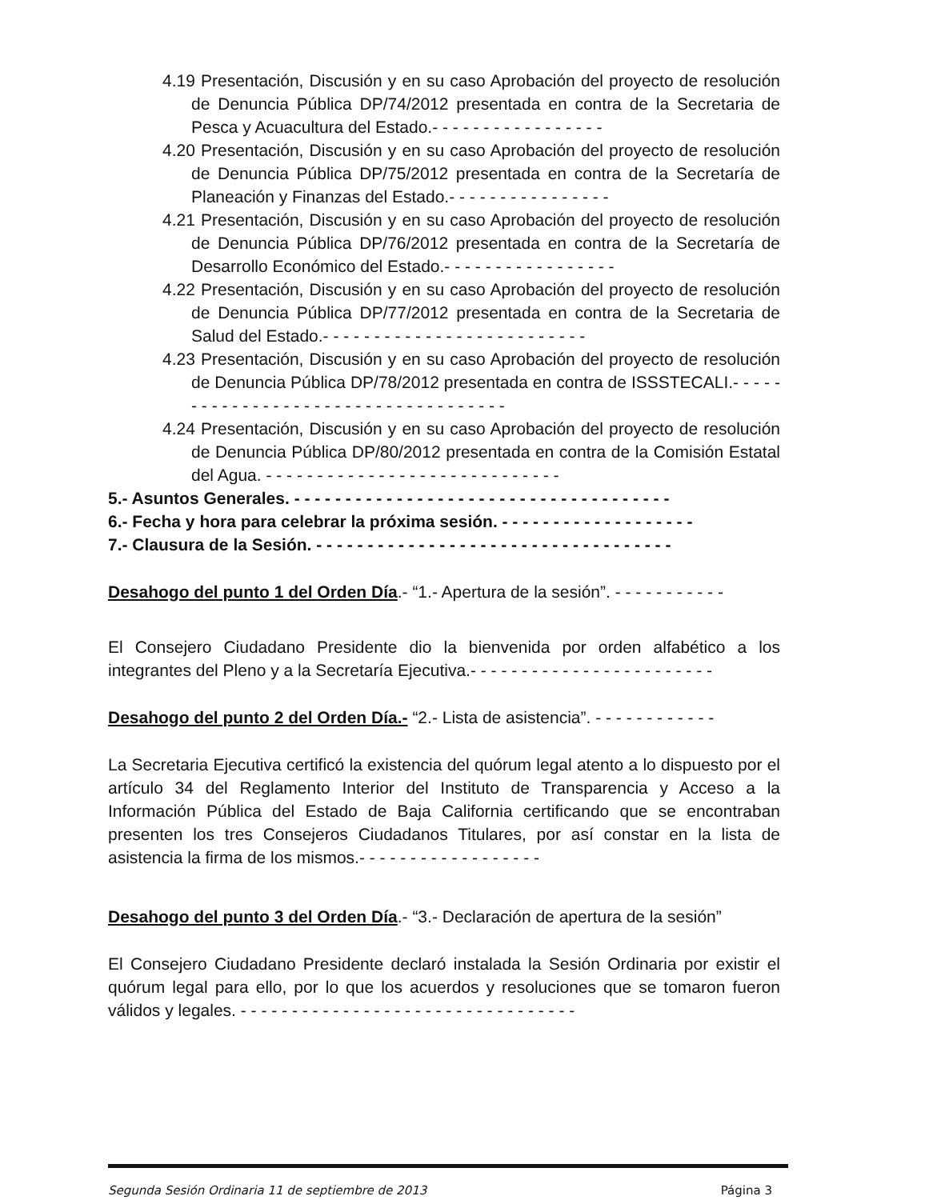4.19 Presentación, Discusión y en su caso Aprobación del proyecto de resolución de Denuncia Pública DP/74/2012 presentada en contra de la Secretaria de Pesca y Acuacultura del Estado.- - - - - - - - - - - - - - - - -
4.20 Presentación, Discusión y en su caso Aprobación del proyecto de resolución de Denuncia Pública DP/75/2012 presentada en contra de la Secretaría de Planeación y Finanzas del Estado.- - - - - - - - - - - - - - - -
4.21 Presentación, Discusión y en su caso Aprobación del proyecto de resolución de Denuncia Pública DP/76/2012 presentada en contra de la Secretaría de Desarrollo Económico del Estado.- - - - - - - - - - - - - - - - -
4.22 Presentación, Discusión y en su caso Aprobación del proyecto de resolución de Denuncia Pública DP/77/2012 presentada en contra de la Secretaria de Salud del Estado.- - - - - - - - - - - - - - - - - - - - - - - - - -
4.23 Presentación, Discusión y en su caso Aprobación del proyecto de resolución de Denuncia Pública DP/78/2012 presentada en contra de ISSSTECALI.- - - - - - - - - - - - - - - - - - - - - - - - - - - - - - - - - - - -
4.24 Presentación, Discusión y en su caso Aprobación del proyecto de resolución de Denuncia Pública DP/80/2012 presentada en contra de la Comisión Estatal del Agua. - - - - - - - - - - - - - - - - - - - - - - - - - - - - -
5.- Asuntos Generales. - - - - - - - - - - - - - - - - - - - - - - - - - - - - - - - - - - - - -
6.- Fecha y hora para celebrar la próxima sesión. - - - - - - - - - - - - - - - - - - -
7.- Clausura de la Sesión. - - - - - - - - - - - - - - - - - - - - - - - - - - - - - - - - - - -
Desahogo del punto 1 del Orden Día.- “1.- Apertura de la sesión”. - - - - - - - - - - -
El Consejero Ciudadano Presidente dio la bienvenida por orden alfabético a los integrantes del Pleno y a la Secretaría Ejecutiva.- - - - - - - - - - - - - - - - - - - - - - - -
Desahogo del punto 2 del Orden Día.- “2.- Lista de asistencia”. - - - - - - - - - - - -
La Secretaria Ejecutiva certificó la existencia del quórum legal atento a lo dispuesto por el artículo 34 del Reglamento Interior del Instituto de Transparencia y Acceso a la Información Pública del Estado de Baja California certificando que se encontraban presenten los tres Consejeros Ciudadanos Titulares, por así constar en la lista de asistencia la firma de los mismos.- - - - - - - - - - - - - - - - - -
Desahogo del punto 3 del Orden Día.- “3.- Declaración de apertura de la sesión”
El Consejero Ciudadano Presidente declaró instalada la Sesión Ordinaria por existir el quórum legal para ello, por lo que los acuerdos y resoluciones que se tomaron fueron válidos y legales. - - - - - - - - - - - - - - - - - - - - - - - - - - - - - - - - -
Segunda Sesión Ordinaria 11 de septiembre de 2013 Página 3